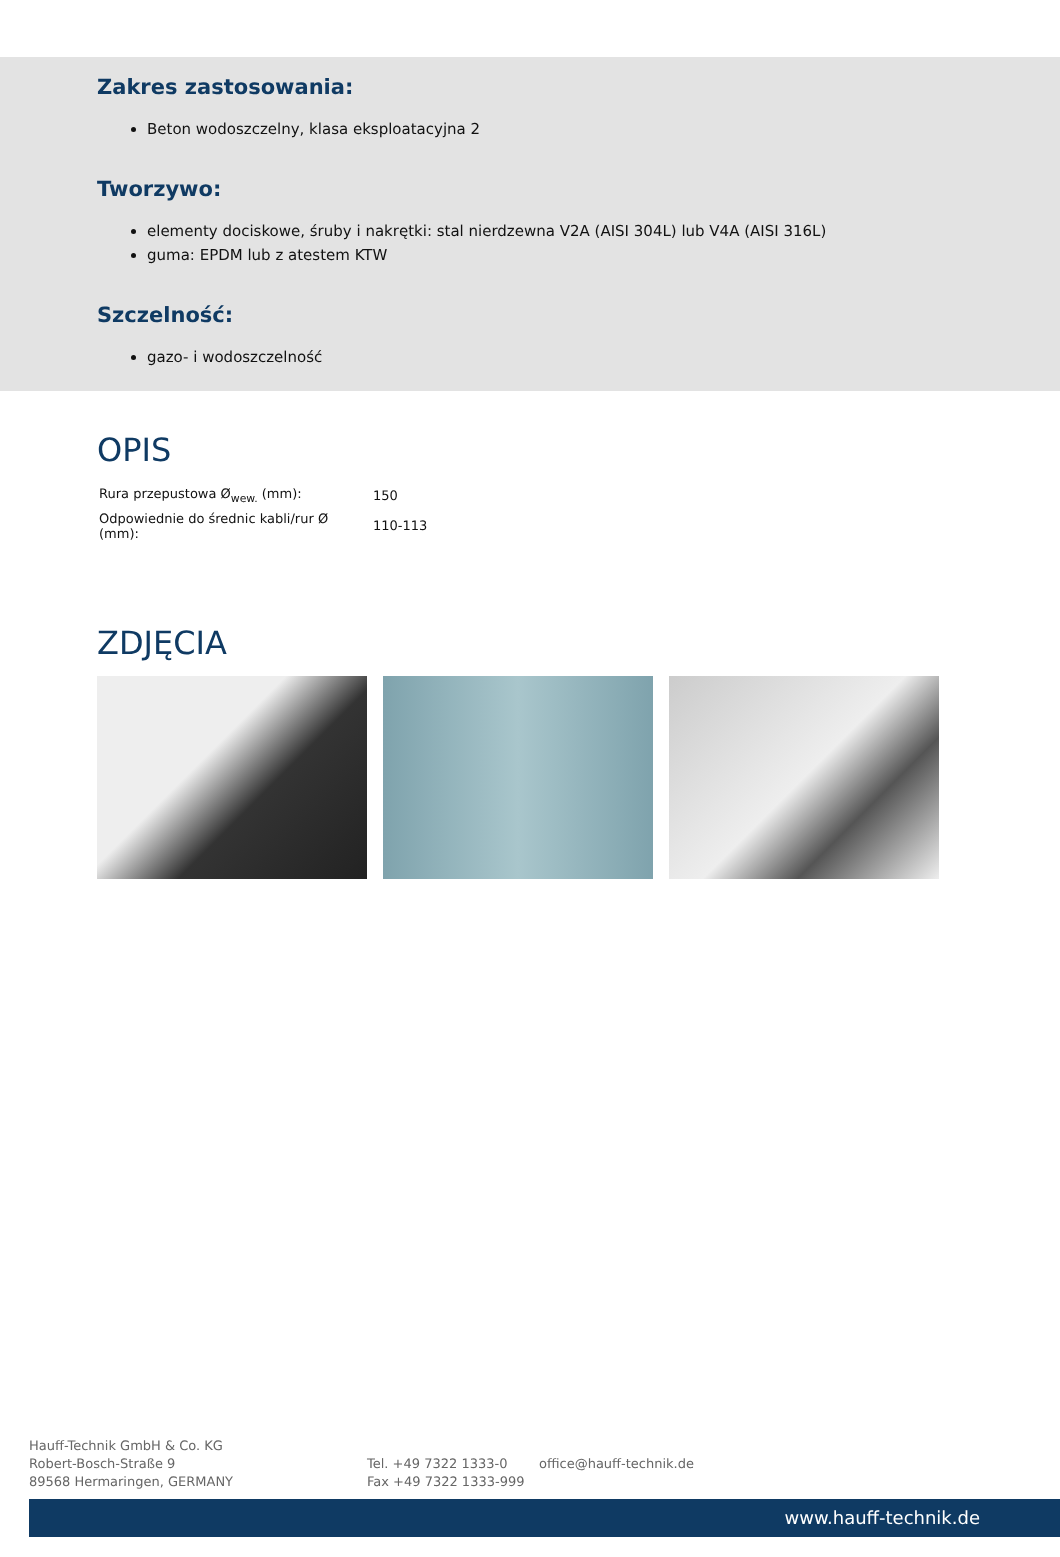Zakres zastosowania:
Beton wodoszczelny, klasa eksploatacyjna 2
Tworzywo:
elementy dociskowe, śruby i nakrętki: stal nierdzewna V2A (AISI 304L) lub V4A (AISI 316L)
guma: EPDM lub z atestem KTW
Szczelność:
gazo- i wodoszczelność
OPIS
| Rura przepustowa Ø<sub>wew.</sub> (mm): | 150 |
| Odpowiednie do średnic kabli/rur Ø (mm): | 110-113 |
ZDJĘCIA
Hauff-Technik GmbH & Co. KG
Robert-Bosch-Straße 9
89568 Hermaringen, GERMANY
Tel. +49 7322 1333-0
Fax +49 7322 1333-999
office@hauff-technik.de
www.hauff-technik.de